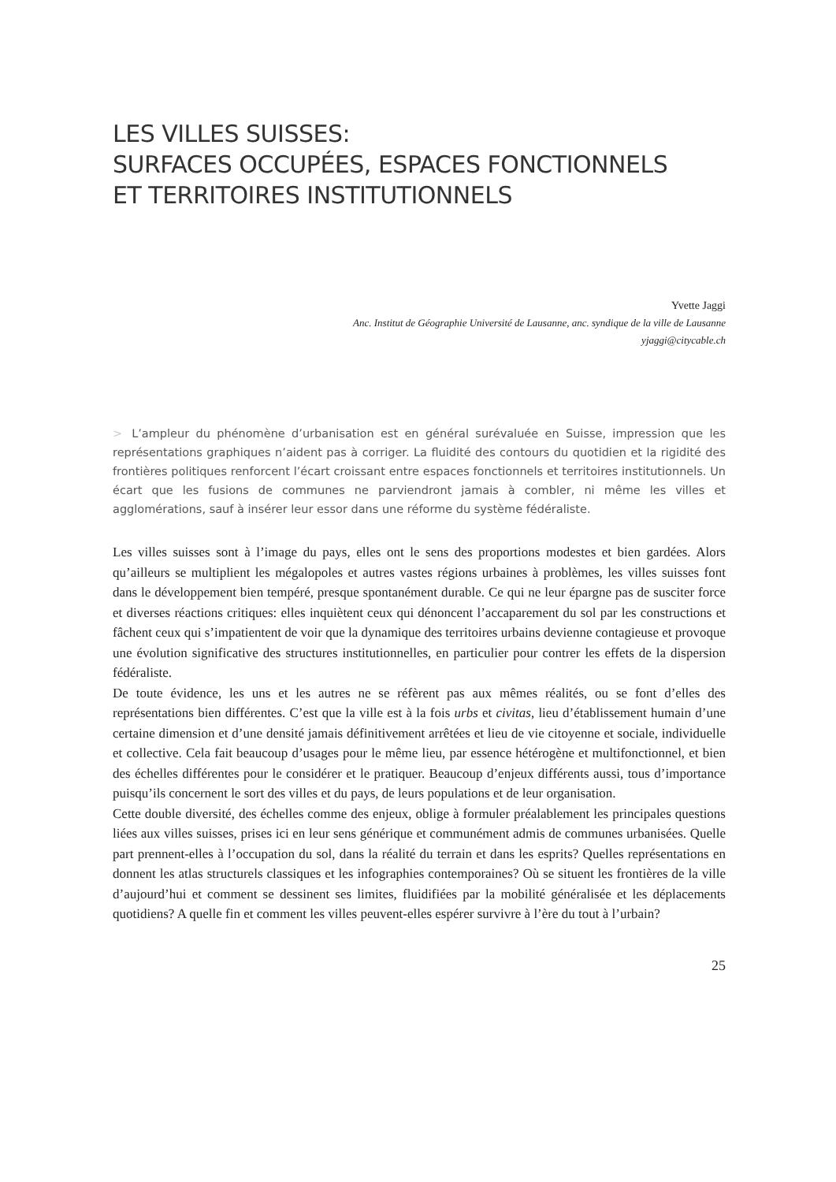LES VILLES SUISSES:
SURFACES OCCUPÉES, ESPACES FONCTIONNELS
ET TERRITOIRES INSTITUTIONNELS
Yvette Jaggi
Anc. Institut de Géographie Université de Lausanne, anc. syndique de la ville de Lausanne
yjaggi@citycable.ch
> L’ampleur du phénomène d’urbanisation est en général surévaluée en Suisse, impression que les représentations graphiques n’aident pas à corriger. La fluidité des contours du quotidien et la rigidité des frontières politiques renforcent l’écart croissant entre espaces fonctionnels et territoires institutionnels. Un écart que les fusions de communes ne parviendront jamais à combler, ni même les villes et agglomérations, sauf à insérer leur essor dans une réforme du système fédéraliste.
Les villes suisses sont à l’image du pays, elles ont le sens des proportions modestes et bien gardées. Alors qu’ailleurs se multiplient les mégalopoles et autres vastes régions urbaines à problèmes, les villes suisses font dans le développement bien tempéré, presque spontanément durable. Ce qui ne leur épargne pas de susciter force et diverses réactions critiques: elles inquiètent ceux qui dénoncent l’accaparement du sol par les constructions et fâchent ceux qui s’impatientent de voir que la dynamique des territoires urbains devienne contagieuse et provoque une évolution significative des structures institutionnelles, en particulier pour contrer les effets de la dispersion fédéraliste.
De toute évidence, les uns et les autres ne se réfèrent pas aux mêmes réalités, ou se font d’elles des représentations bien différentes. C’est que la ville est à la fois urbs et civitas, lieu d’établissement humain d’une certaine dimension et d’une densité jamais définitivement arrêtées et lieu de vie citoyenne et sociale, individuelle et collective. Cela fait beaucoup d’usages pour le même lieu, par essence hétérogène et multifonctionnel, et bien des échelles différentes pour le considérer et le pratiquer. Beaucoup d’enjeux différents aussi, tous d’importance puisqu’ils concernent le sort des villes et du pays, de leurs populations et de leur organisation.
Cette double diversité, des échelles comme des enjeux, oblige à formuler préalablement les principales questions liées aux villes suisses, prises ici en leur sens générique et communément admis de communes urbanisées. Quelle part prennent-elles à l’occupation du sol, dans la réalité du terrain et dans les esprits? Quelles représentations en donnent les atlas structurels classiques et les infographies contemporaines? Où se situent les frontières de la ville d’aujourd’hui et comment se dessinent ses limites, fluidifiées par la mobilité généralisée et les déplacements quotidiens? A quelle fin et comment les villes peuvent-elles espérer survivre à l’ère du tout à l’urbain?
25